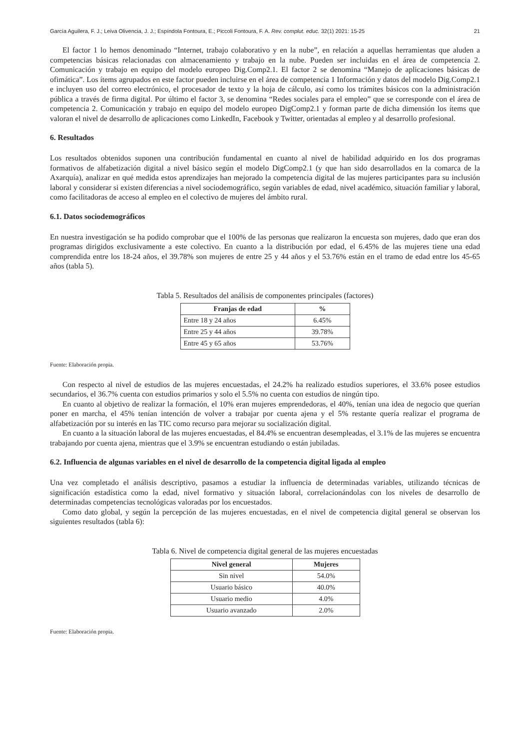García Aguilera, F. J.; Leiva Olivencia, J. J.; Espíndola Fontoura, E.; Piccoli Fontoura, F. A. Rev. complut. educ. 32(1) 2021: 15-25 21
El factor 1 lo hemos denominado “Internet, trabajo colaborativo y en la nube”, en relación a aquellas herramientas que aluden a competencias básicas relacionadas con almacenamiento y trabajo en la nube. Pueden ser incluidas en el área de competencia 2. Comunicación y trabajo en equipo del modelo europeo Dig.Comp2.1. El factor 2 se denomina “Manejo de aplicaciones básicas de ofimática”. Los ítems agrupados en este factor pueden incluirse en el área de competencia 1 Información y datos del modelo Dig.Comp2.1 e incluyen uso del correo electrónico, el procesador de texto y la hoja de cálculo, así como los trámites básicos con la administración pública a través de firma digital. Por último el factor 3, se denomina “Redes sociales para el empleo” que se corresponde con el área de competencia 2. Comunicación y trabajo en equipo del modelo europeo DigComp2.1 y forman parte de dicha dimensión los ítems que valoran el nivel de desarrollo de aplicaciones como LinkedIn, Facebook y Twitter, orientadas al empleo y al desarrollo profesional.
6. Resultados
Los resultados obtenidos suponen una contribución fundamental en cuanto al nivel de habilidad adquirido en los dos programas formativos de alfabetización digital a nivel básico según el modelo DigComp2.1 (y que han sido desarrollados en la comarca de la Axarquía), analizar en qué medida estos aprendizajes han mejorado la competencia digital de las mujeres participantes para su inclusión laboral y considerar si existen diferencias a nivel sociodemográfico, según variables de edad, nivel académico, situación familiar y laboral, como facilitadoras de acceso al empleo en el colectivo de mujeres del ámbito rural.
6.1. Datos sociodemográficos
En nuestra investigación se ha podido comprobar que el 100% de las personas que realizaron la encuesta son mujeres, dado que eran dos programas dirigidos exclusivamente a este colectivo. En cuanto a la distribución por edad, el 6.45% de las mujeres tiene una edad comprendida entre los 18-24 años, el 39.78% son mujeres de entre 25 y 44 años y el 53.76% están en el tramo de edad entre los 45-65 años (tabla 5).
Tabla 5. Resultados del análisis de componentes principales (factores)
| Franjas de edad | % |
| --- | --- |
| Entre 18 y 24 años | 6.45% |
| Entre 25 y 44 años | 39.78% |
| Entre 45 y 65 años | 53.76% |
Fuente: Elaboración propia.
Con respecto al nivel de estudios de las mujeres encuestadas, el 24.2% ha realizado estudios superiores, el 33.6% posee estudios secundarios, el 36.7% cuenta con estudios primarios y solo el 5.5% no cuenta con estudios de ningún tipo.
En cuanto al objetivo de realizar la formación, el 10% eran mujeres emprendedoras, el 40%, tenían una idea de negocio que querían poner en marcha, el 45% tenían intención de volver a trabajar por cuenta ajena y el 5% restante quería realizar el programa de alfabetización por su interés en las TIC como recurso para mejorar su socialización digital.
En cuanto a la situación laboral de las mujeres encuestadas, el 84.4% se encuentran desempleadas, el 3.1% de las mujeres se encuentra trabajando por cuenta ajena, mientras que el 3.9% se encuentran estudiando o están jubiladas.
6.2. Influencia de algunas variables en el nivel de desarrollo de la competencia digital ligada al empleo
Una vez completado el análisis descriptivo, pasamos a estudiar la influencia de determinadas variables, utilizando técnicas de significación estadística como la edad, nivel formativo y situación laboral, correlacionándolas con los niveles de desarrollo de determinadas competencias tecnológicas valoradas por los encuestados.
Como dato global, y según la percepción de las mujeres encuestadas, en el nivel de competencia digital general se observan los siguientes resultados (tabla 6):
Tabla 6. Nivel de competencia digital general de las mujeres encuestadas
| Nivel general | Mujeres |
| --- | --- |
| Sin nivel | 54.0% |
| Usuario básico | 40.0% |
| Usuario medio | 4.0% |
| Usuario avanzado | 2.0% |
Fuente: Elaboración propia.